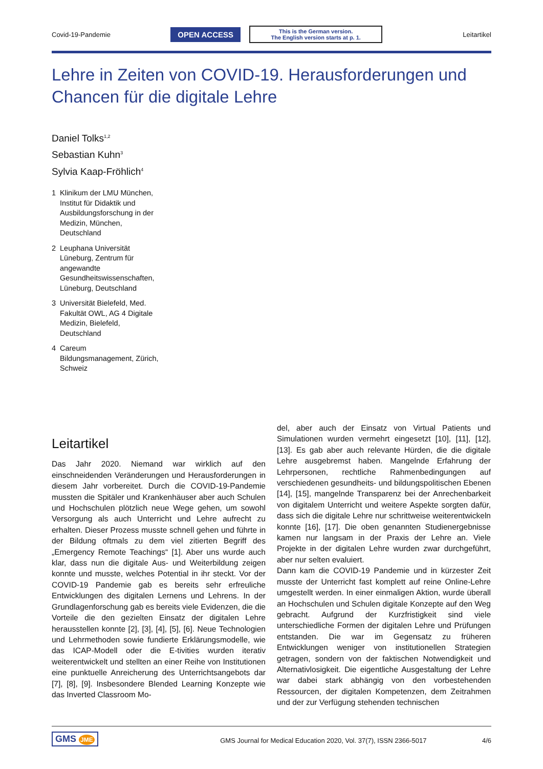Covid-19-Pandemie OPEN ACCESS This is the German version.
The English version starts at p. 1. Leitartikel
Lehre in Zeiten von COVID-19. Herausforderungen und Chancen für die digitale Lehre
Daniel Tolks<sup>1,2</sup>
Sebastian Kuhn<sup>3</sup>
Sylvia Kaap-Fröhlich<sup>4</sup>
1 Klinikum der LMU München, Institut für Didaktik und Ausbildungsforschung in der Medizin, München, Deutschland
2 Leuphana Universität Lüneburg, Zentrum für angewandte Gesundheitswissenschaften, Lüneburg, Deutschland
3 Universität Bielefeld, Med. Fakultät OWL, AG 4 Digitale Medizin, Bielefeld, Deutschland
4 Careum Bildungsmanagement, Zürich, Schweiz
Leitartikel
Das Jahr 2020. Niemand war wirklich auf den einschneidenden Veränderungen und Herausforderungen in diesem Jahr vorbereitet. Durch die COVID-19-Pandemie mussten die Spitäler und Krankenhäuser aber auch Schulen und Hochschulen plötzlich neue Wege gehen, um sowohl Versorgung als auch Unterricht und Lehre aufrecht zu erhalten. Dieser Prozess musste schnell gehen und führte in der Bildung oftmals zu dem viel zitierten Begriff des „Emergency Remote Teachings“ [1]. Aber uns wurde auch klar, dass nun die digitale Aus- und Weiterbildung zeigen konnte und musste, welches Potential in ihr steckt. Vor der COVID-19 Pandemie gab es bereits sehr erfreuliche Entwicklungen des digitalen Lernens und Lehrens. In der Grundlagenforschung gab es bereits viele Evidenzen, die die Vorteile die den gezielten Einsatz der digitalen Lehre herausstellen konnte [2], [3], [4], [5], [6]. Neue Technologien und Lehrmethoden sowie fundierte Erklärungsmodelle, wie das ICAP-Modell oder die E-tivities wurden iterativ weiterentwickelt und stellten an einer Reihe von Institutionen eine punktuelle Anreicherung des Unterrichtsangebots dar [7], [8], [9]. Insbesondere Blended Learning Konzepte wie das Inverted Classroom Mo-
del, aber auch der Einsatz von Virtual Patients und Simulationen wurden vermehrt eingesetzt [10], [11], [12], [13]. Es gab aber auch relevante Hürden, die die digitale Lehre ausgebremst haben. Mangelnde Erfahrung der Lehrpersonen, rechtliche Rahmenbedingungen auf verschiedenen gesundheits- und bildungspolitischen Ebenen [14], [15], mangelnde Transparenz bei der Anrechenbarkeit von digitalem Unterricht und weitere Aspekte sorgten dafür, dass sich die digitale Lehre nur schrittweise weiterentwickeln konnte [16], [17]. Die oben genannten Studienergebnisse kamen nur langsam in der Praxis der Lehre an. Viele Projekte in der digitalen Lehre wurden zwar durchgeführt, aber nur selten evaluiert.
Dann kam die COVID-19 Pandemie und in kürzester Zeit musste der Unterricht fast komplett auf reine Online-Lehre umgestellt werden. In einer einmaligen Aktion, wurde überall an Hochschulen und Schulen digitale Konzepte auf den Weg gebracht. Aufgrund der Kurzfristigkeit sind viele unterschiedliche Formen der digitalen Lehre und Prüfungen entstanden. Die war im Gegensatz zu früheren Entwicklungen weniger von institutionellen Strategien getragen, sondern von der faktischen Notwendigkeit und Alternativlosigkeit. Die eigentliche Ausgestaltung der Lehre war dabei stark abhängig von den vorbestehenden Ressourcen, der digitalen Kompetenzen, dem Zeitrahmen und der zur Verfügung stehenden technischen
GMS JME GMS Journal for Medical Education 2020, Vol. 37(7), ISSN 2366-5017 4/6